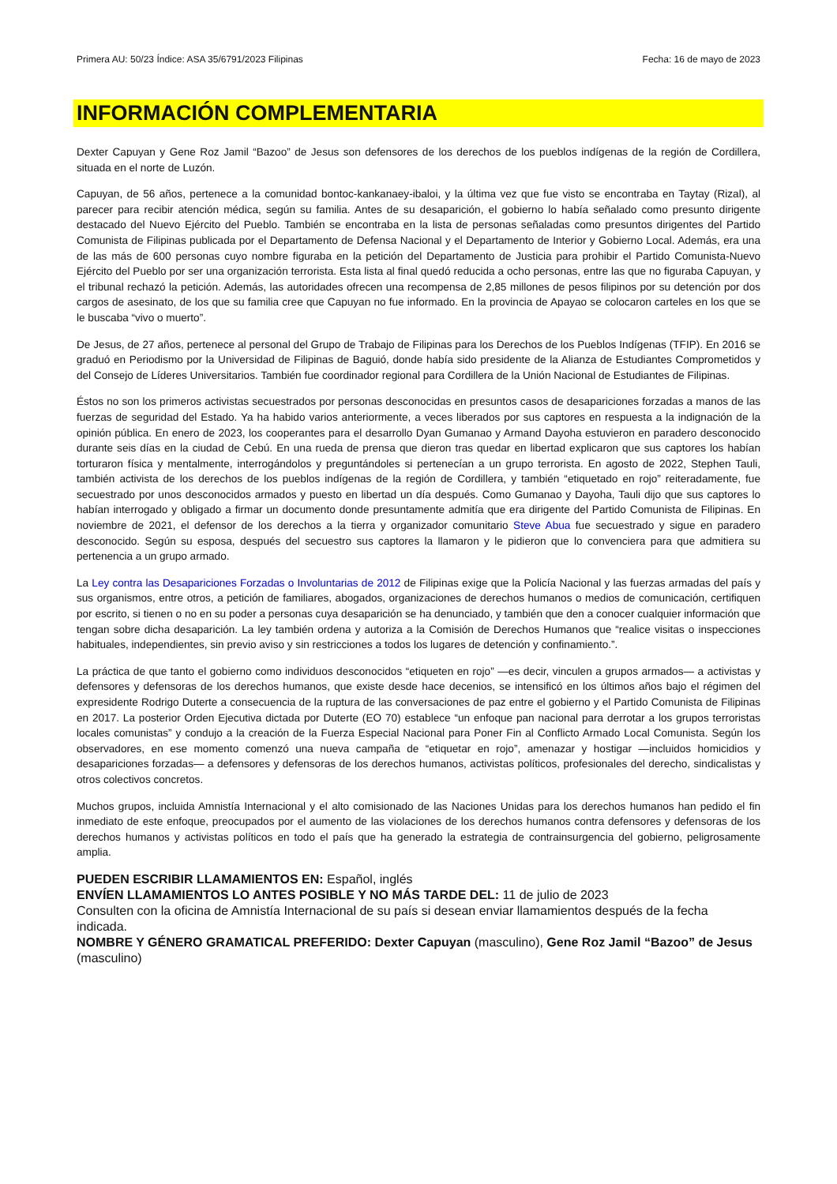Primera AU: 50/23 Índice: ASA 35/6791/2023 Filipinas Fecha: 16 de mayo de 2023
INFORMACIÓN COMPLEMENTARIA
Dexter Capuyan y Gene Roz Jamil “Bazoo” de Jesus son defensores de los derechos de los pueblos indígenas de la región de Cordillera, situada en el norte de Luzón.
Capuyan, de 56 años, pertenece a la comunidad bontoc-kankanaey-ibaloi, y la última vez que fue visto se encontraba en Taytay (Rizal), al parecer para recibir atención médica, según su familia. Antes de su desaparición, el gobierno lo había señalado como presunto dirigente destacado del Nuevo Ejército del Pueblo. También se encontraba en la lista de personas señaladas como presuntos dirigentes del Partido Comunista de Filipinas publicada por el Departamento de Defensa Nacional y el Departamento de Interior y Gobierno Local. Además, era una de las más de 600 personas cuyo nombre figuraba en la petición del Departamento de Justicia para prohibir el Partido Comunista-Nuevo Ejército del Pueblo por ser una organización terrorista. Esta lista al final quedó reducida a ocho personas, entre las que no figuraba Capuyan, y el tribunal rechazó la petición. Además, las autoridades ofrecen una recompensa de 2,85 millones de pesos filipinos por su detención por dos cargos de asesinato, de los que su familia cree que Capuyan no fue informado. En la provincia de Apayao se colocaron carteles en los que se le buscaba “vivo o muerto”.
De Jesus, de 27 años, pertenece al personal del Grupo de Trabajo de Filipinas para los Derechos de los Pueblos Indígenas (TFIP). En 2016 se graduó en Periodismo por la Universidad de Filipinas de Baguió, donde había sido presidente de la Alianza de Estudiantes Comprometidos y del Consejo de Líderes Universitarios. También fue coordinador regional para Cordillera de la Unión Nacional de Estudiantes de Filipinas.
Éstos no son los primeros activistas secuestrados por personas desconocidas en presuntos casos de desapariciones forzadas a manos de las fuerzas de seguridad del Estado. Ya ha habido varios anteriormente, a veces liberados por sus captores en respuesta a la indignación de la opinión pública. En enero de 2023, los cooperantes para el desarrollo Dyan Gumanao y Armand Dayoha estuvieron en paradero desconocido durante seis días en la ciudad de Cebú. En una rueda de prensa que dieron tras quedar en libertad explicaron que sus captores los habían torturaron física y mentalmente, interrogándolos y preguntándoles si pertenecían a un grupo terrorista. En agosto de 2022, Stephen Tauli, también activista de los derechos de los pueblos indígenas de la región de Cordillera, y también “etiquetado en rojo” reiteradamente, fue secuestrado por unos desconocidos armados y puesto en libertad un día después. Como Gumanao y Dayoha, Tauli dijo que sus captores lo habían interrogado y obligado a firmar un documento donde presuntamente admitía que era dirigente del Partido Comunista de Filipinas. En noviembre de 2021, el defensor de los derechos a la tierra y organizador comunitario Steve Abua fue secuestrado y sigue en paradero desconocido. Según su esposa, después del secuestro sus captores la llamaron y le pidieron que lo convenciera para que admitiera su pertenencia a un grupo armado.
La Ley contra las Desapariciones Forzadas o Involuntarias de 2012 de Filipinas exige que la Policía Nacional y las fuerzas armadas del país y sus organismos, entre otros, a petición de familiares, abogados, organizaciones de derechos humanos o medios de comunicación, certifiquen por escrito, si tienen o no en su poder a personas cuya desaparición se ha denunciado, y también que den a conocer cualquier información que tengan sobre dicha desaparición. La ley también ordena y autoriza a la Comisión de Derechos Humanos que “realice visitas o inspecciones habituales, independientes, sin previo aviso y sin restricciones a todos los lugares de detención y confinamiento.”.
La práctica de que tanto el gobierno como individuos desconocidos “etiqueten en rojo” —es decir, vinculen a grupos armados— a activistas y defensores y defensoras de los derechos humanos, que existe desde hace decenios, se intensificó en los últimos años bajo el régimen del expresidente Rodrigo Duterte a consecuencia de la ruptura de las conversaciones de paz entre el gobierno y el Partido Comunista de Filipinas en 2017. La posterior Orden Ejecutiva dictada por Duterte (EO 70) establece “un enfoque pan nacional para derrotar a los grupos terroristas locales comunistas” y condujo a la creación de la Fuerza Especial Nacional para Poner Fin al Conflicto Armado Local Comunista. Según los observadores, en ese momento comenzó una nueva campaña de “etiquetar en rojo”, amenazar y hostigar —incluidos homicidios y desapariciones forzadas— a defensores y defensoras de los derechos humanos, activistas políticos, profesionales del derecho, sindicalistas y otros colectivos concretos.
Muchos grupos, incluida Amnistía Internacional y el alto comisionado de las Naciones Unidas para los derechos humanos han pedido el fin inmediato de este enfoque, preocupados por el aumento de las violaciones de los derechos humanos contra defensores y defensoras de los derechos humanos y activistas políticos en todo el país que ha generado la estrategia de contrainsurgencia del gobierno, peligrosamente amplia.
PUEDEN ESCRIBIR LLAMAMIENTOS EN: Español, inglés
ENVÍEN LLAMAMIENTOS LO ANTES POSIBLE Y NO MÁS TARDE DEL: 11 de julio de 2023
Consulten con la oficina de Amnistía Internacional de su país si desean enviar llamamientos después de la fecha indicada.
NOMBRE Y GÉNERO GRAMATICAL PREFERIDO: Dexter Capuyan (masculino), Gene Roz Jamil “Bazoo” de Jesus (masculino)